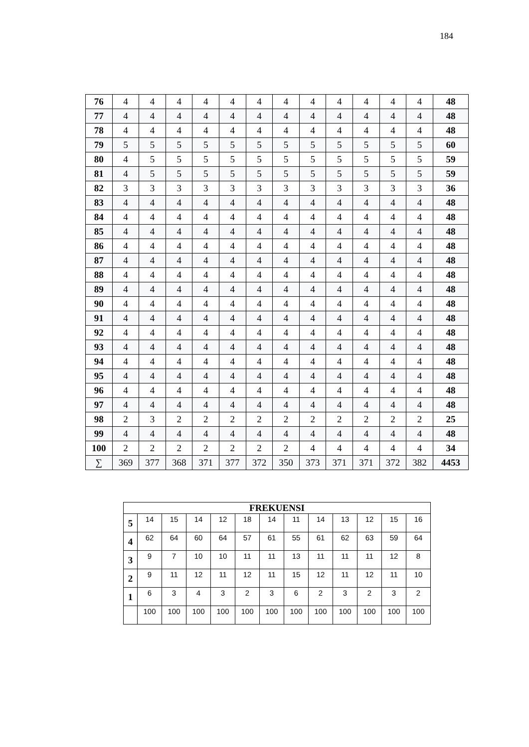184
| 76 | 4 | 4 | 4 | 4 | 4 | 4 | 4 | 4 | 4 | 4 | 4 | 4 | 48 |
| 77 | 4 | 4 | 4 | 4 | 4 | 4 | 4 | 4 | 4 | 4 | 4 | 4 | 48 |
| 78 | 4 | 4 | 4 | 4 | 4 | 4 | 4 | 4 | 4 | 4 | 4 | 4 | 48 |
| 79 | 5 | 5 | 5 | 5 | 5 | 5 | 5 | 5 | 5 | 5 | 5 | 5 | 60 |
| 80 | 4 | 5 | 5 | 5 | 5 | 5 | 5 | 5 | 5 | 5 | 5 | 5 | 59 |
| 81 | 4 | 5 | 5 | 5 | 5 | 5 | 5 | 5 | 5 | 5 | 5 | 5 | 59 |
| 82 | 3 | 3 | 3 | 3 | 3 | 3 | 3 | 3 | 3 | 3 | 3 | 3 | 36 |
| 83 | 4 | 4 | 4 | 4 | 4 | 4 | 4 | 4 | 4 | 4 | 4 | 4 | 48 |
| 84 | 4 | 4 | 4 | 4 | 4 | 4 | 4 | 4 | 4 | 4 | 4 | 4 | 48 |
| 85 | 4 | 4 | 4 | 4 | 4 | 4 | 4 | 4 | 4 | 4 | 4 | 4 | 48 |
| 86 | 4 | 4 | 4 | 4 | 4 | 4 | 4 | 4 | 4 | 4 | 4 | 4 | 48 |
| 87 | 4 | 4 | 4 | 4 | 4 | 4 | 4 | 4 | 4 | 4 | 4 | 4 | 48 |
| 88 | 4 | 4 | 4 | 4 | 4 | 4 | 4 | 4 | 4 | 4 | 4 | 4 | 48 |
| 89 | 4 | 4 | 4 | 4 | 4 | 4 | 4 | 4 | 4 | 4 | 4 | 4 | 48 |
| 90 | 4 | 4 | 4 | 4 | 4 | 4 | 4 | 4 | 4 | 4 | 4 | 4 | 48 |
| 91 | 4 | 4 | 4 | 4 | 4 | 4 | 4 | 4 | 4 | 4 | 4 | 4 | 48 |
| 92 | 4 | 4 | 4 | 4 | 4 | 4 | 4 | 4 | 4 | 4 | 4 | 4 | 48 |
| 93 | 4 | 4 | 4 | 4 | 4 | 4 | 4 | 4 | 4 | 4 | 4 | 4 | 48 |
| 94 | 4 | 4 | 4 | 4 | 4 | 4 | 4 | 4 | 4 | 4 | 4 | 4 | 48 |
| 95 | 4 | 4 | 4 | 4 | 4 | 4 | 4 | 4 | 4 | 4 | 4 | 4 | 48 |
| 96 | 4 | 4 | 4 | 4 | 4 | 4 | 4 | 4 | 4 | 4 | 4 | 4 | 48 |
| 97 | 4 | 4 | 4 | 4 | 4 | 4 | 4 | 4 | 4 | 4 | 4 | 4 | 48 |
| 98 | 2 | 3 | 2 | 2 | 2 | 2 | 2 | 2 | 2 | 2 | 2 | 2 | 25 |
| 99 | 4 | 4 | 4 | 4 | 4 | 4 | 4 | 4 | 4 | 4 | 4 | 4 | 48 |
| 100 | 2 | 2 | 2 | 2 | 2 | 2 | 2 | 4 | 4 | 4 | 4 | 4 | 34 |
| ∑ | 369 | 377 | 368 | 371 | 377 | 372 | 350 | 373 | 371 | 371 | 372 | 382 | 4453 |
| FREKUENSI | | | | | | | | | | | | |
| 5 | 14 | 15 | 14 | 12 | 18 | 14 | 11 | 14 | 13 | 12 | 15 | 16 |
| 4 | 62 | 64 | 60 | 64 | 57 | 61 | 55 | 61 | 62 | 63 | 59 | 64 |
| 3 | 9 | 7 | 10 | 10 | 11 | 11 | 13 | 11 | 11 | 11 | 12 | 8 |
| 2 | 9 | 11 | 12 | 11 | 12 | 11 | 15 | 12 | 11 | 12 | 11 | 10 |
| 1 | 6 | 3 | 4 | 3 | 2 | 3 | 6 | 2 | 3 | 2 | 3 | 2 |
| | 100 | 100 | 100 | 100 | 100 | 100 | 100 | 100 | 100 | 100 | 100 | 100 |